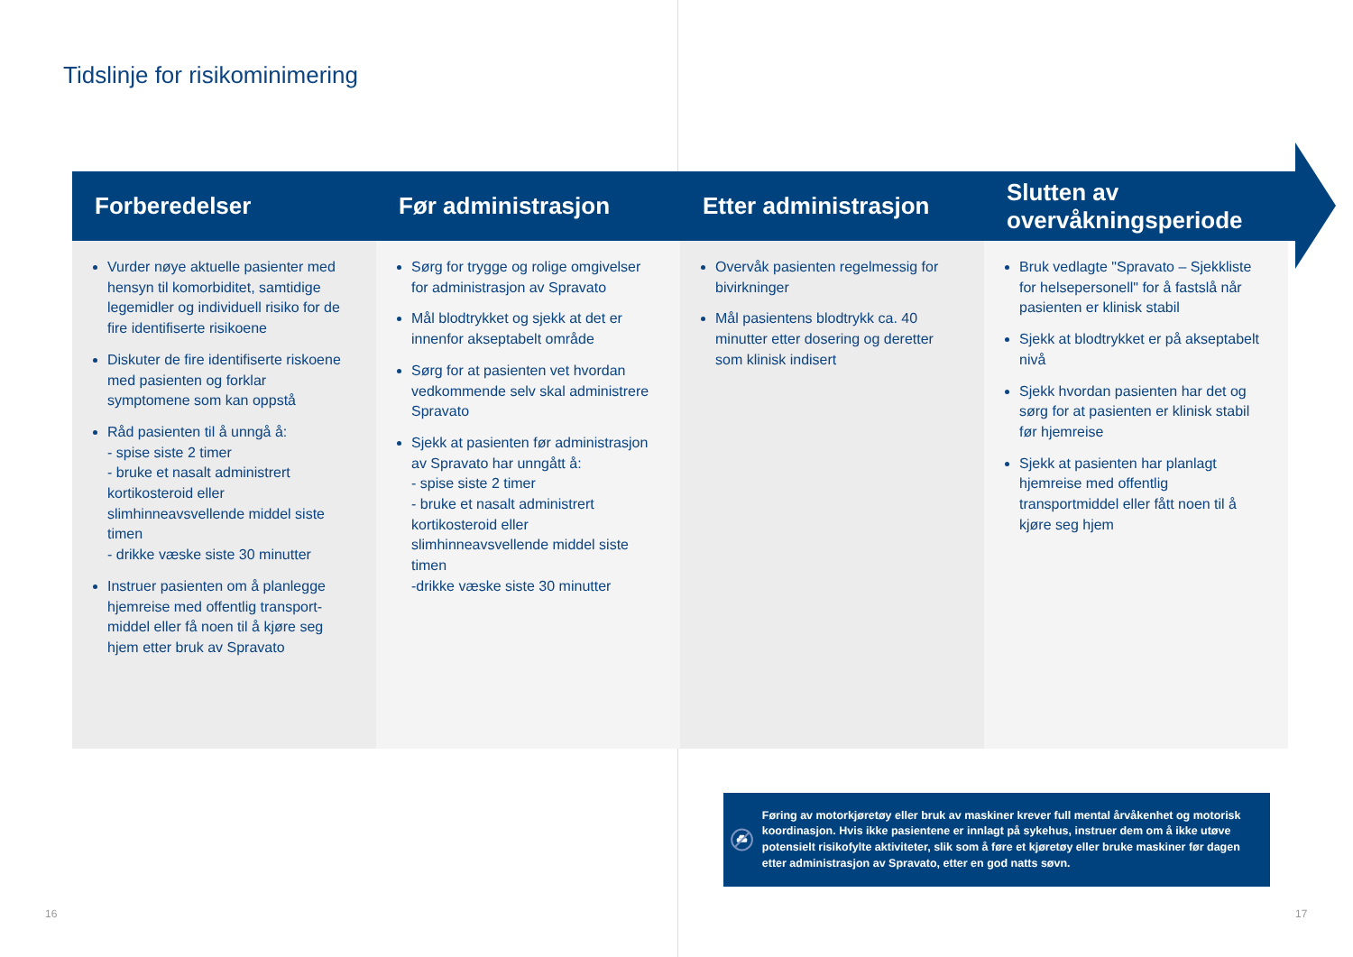Tidslinje for risikominimering
Forberedelser
Vurder nøye aktuelle pasienter med hensyn til komorbiditet, samtidige legemidler og individuell risiko for de fire identifiserte risikoene
Diskuter de fire identifiserte riskoene med pasienten og forklar symptomene som kan oppstå
Råd pasienten til å unngå å:
- spise siste 2 timer
- bruke et nasalt administrert kortikosteroid eller slimhinneavsvellende middel siste timen
- drikke væske siste 30 minutter
Instruer pasienten om å planlegge hjemreise med offentlig transport-middel eller få noen til å kjøre seg hjem etter bruk av Spravato
Før administrasjon
Sørg for trygge og rolige omgivelser for administrasjon av Spravato
Mål blodtrykket og sjekk at det er innenfor akseptabelt område
Sørg for at pasienten vet hvordan vedkommende selv skal administrere Spravato
Sjekk at pasienten før administrasjon av Spravato har unngått å:
- spise siste 2 timer
- bruke et nasalt administrert kortikosteroid eller slimhinneavsvellende middel siste timen
-drikke væske siste 30 minutter
Etter administrasjon
Overvåk pasienten regelmessig for bivirkninger
Mål pasientens blodtrykk ca. 40 minutter etter dosering og deretter som klinisk indisert
Slutten av overvåkningsperiode
Bruk vedlagte "Spravato – Sjekkliste for helsepersonell" for å fastslå når pasienten er klinisk stabil
Sjekk at blodtrykket er på akseptabelt nivå
Sjekk hvordan pasienten har det og sørg for at pasienten er klinisk stabil før hjemreise
Sjekk at pasienten har planlagt hjemreise med offentlig transportmiddel eller fått noen til å kjøre seg hjem
Føring av motorkjøretøy eller bruk av maskiner krever full mental årvåkenhet og motorisk koordinasjon. Hvis ikke pasientene er innlagt på sykehus, instruer dem om å ikke utøve potensielt risikofylte aktiviteter, slik som å føre et kjøretøy eller bruke maskiner før dagen etter administrasjon av Spravato, etter en god natts søvn.
16 17